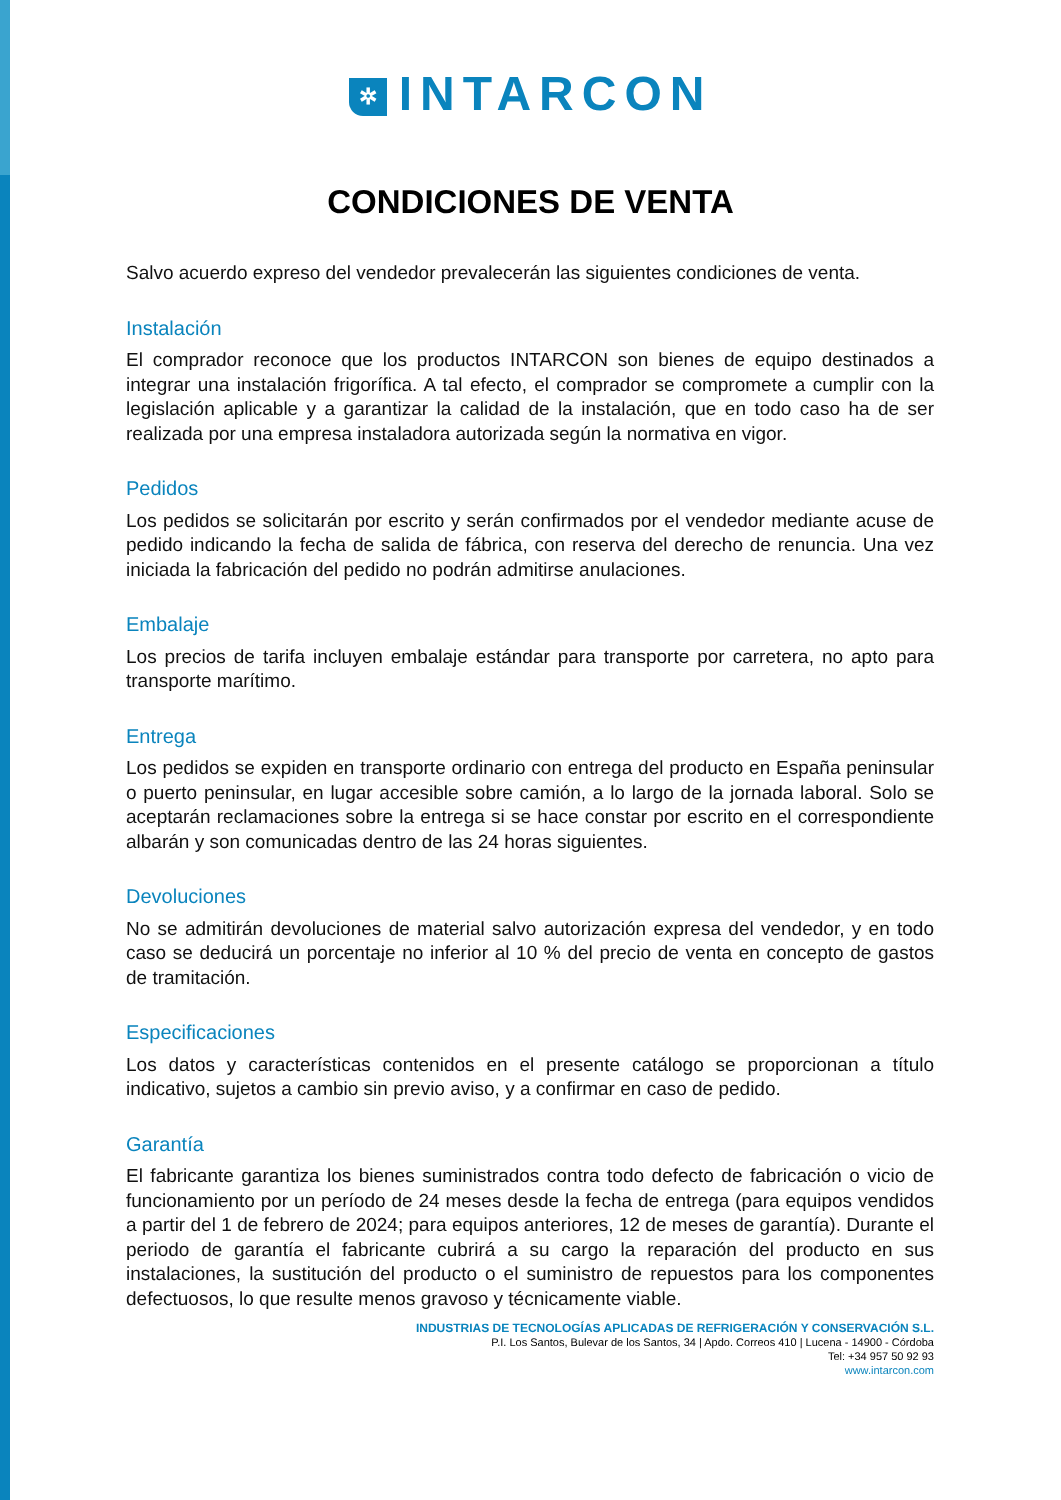✲ INTARCON
CONDICIONES DE VENTA
Salvo acuerdo expreso del vendedor prevalecerán las siguientes condiciones de venta.
Instalación
El comprador reconoce que los productos INTARCON son bienes de equipo destinados a integrar una instalación frigorífica. A tal efecto, el comprador se compromete a cumplir con la legislación aplicable y a garantizar la calidad de la instalación, que en todo caso ha de ser realizada por una empresa instaladora autorizada según la normativa en vigor.
Pedidos
Los pedidos se solicitarán por escrito y serán confirmados por el vendedor mediante acuse de pedido indicando la fecha de salida de fábrica, con reserva del derecho de renuncia. Una vez iniciada la fabricación del pedido no podrán admitirse anulaciones.
Embalaje
Los precios de tarifa incluyen embalaje estándar para transporte por carretera, no apto para transporte marítimo.
Entrega
Los pedidos se expiden en transporte ordinario con entrega del producto en España peninsular o puerto peninsular, en lugar accesible sobre camión, a lo largo de la jornada laboral. Solo se aceptarán reclamaciones sobre la entrega si se hace constar por escrito en el correspondiente albarán y son comunicadas dentro de las 24 horas siguientes.
Devoluciones
No se admitirán devoluciones de material salvo autorización expresa del vendedor, y en todo caso se deducirá un porcentaje no inferior al 10 % del precio de venta en concepto de gastos de tramitación.
Especificaciones
Los datos y características contenidos en el presente catálogo se proporcionan a título indicativo, sujetos a cambio sin previo aviso, y a confirmar en caso de pedido.
Garantía
El fabricante garantiza los bienes suministrados contra todo defecto de fabricación o vicio de funcionamiento por un período de 24 meses desde la fecha de entrega (para equipos vendidos a partir del 1 de febrero de 2024; para equipos anteriores, 12 de meses de garantía). Durante el periodo de garantía el fabricante cubrirá a su cargo la reparación del producto en sus instalaciones, la sustitución del producto o el suministro de repuestos para los componentes defectuosos, lo que resulte menos gravoso y técnicamente viable.
INDUSTRIAS DE TECNOLOGÍAS APLICADAS DE REFRIGERACIÓN Y CONSERVACIÓN S.L.
P.I. Los Santos, Bulevar de los Santos, 34 | Apdo. Correos 410 | Lucena - 14900 - Córdoba
Tel: +34 957 50 92 93
www.intarcon.com